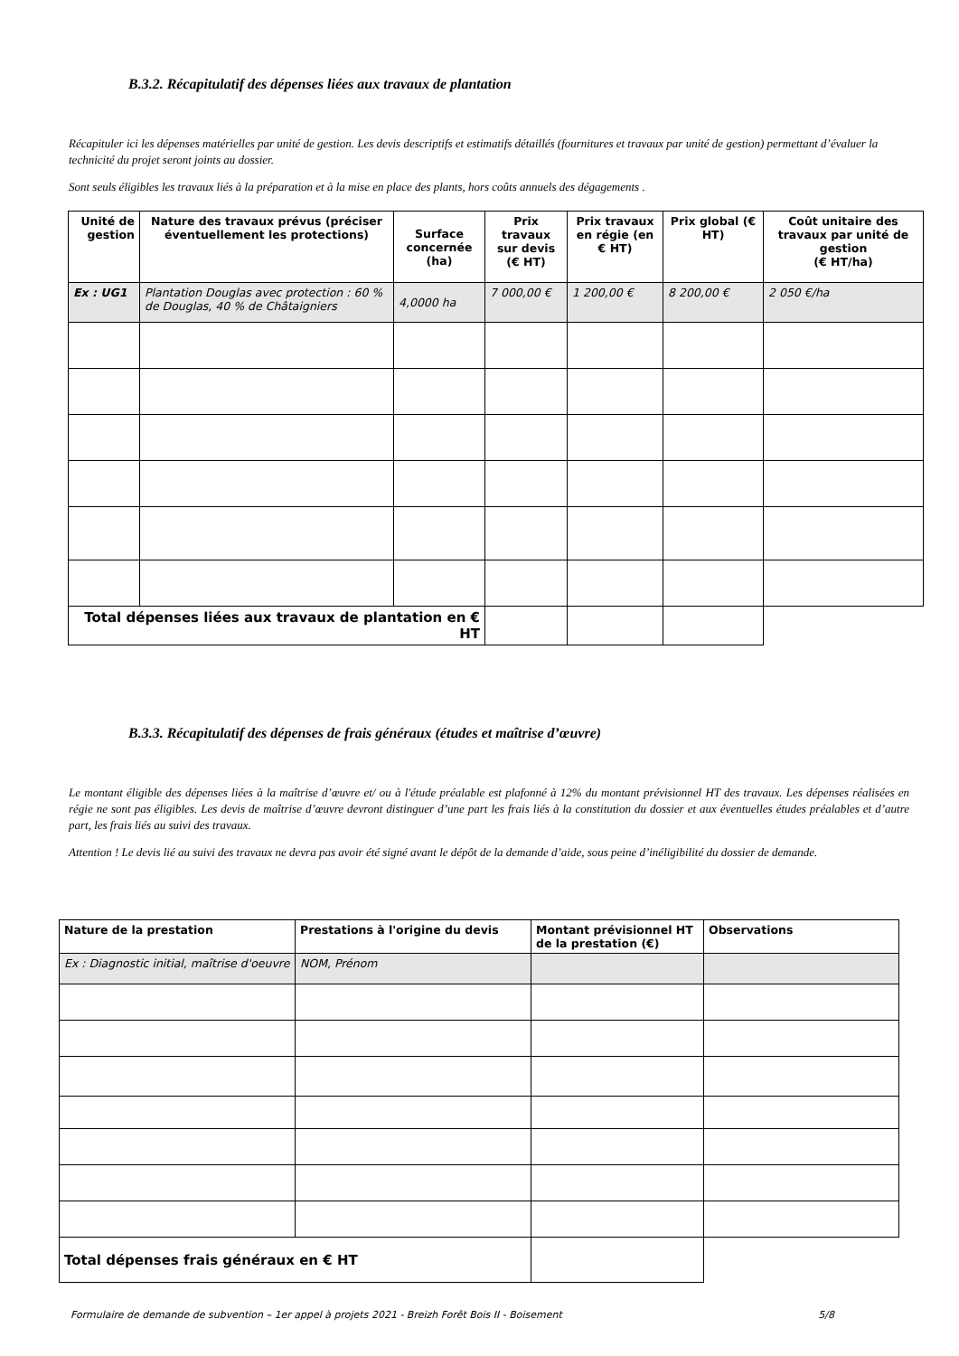B.3.2. Récapitulatif des dépenses liées aux travaux de plantation
Récapituler ici les dépenses matérielles par unité de gestion. Les devis descriptifs et estimatifs détaillés (fournitures et travaux par unité de gestion) permettant d’évaluer la technicité du projet seront joints au dossier.
Sont seuls éligibles les travaux liés à la préparation et à la mise en place des plants, hors coûts annuels des dégagements .
| Unité de gestion | Nature des travaux prévus (préciser éventuellement les protections) | Surface concernée (ha) | Prix travaux sur devis (€ HT) | Prix travaux en régie (en € HT) | Prix global (€ HT) | Coût unitaire des travaux par unité de gestion (€ HT/ha) |
| --- | --- | --- | --- | --- | --- | --- |
| Ex : UG1 | Plantation Douglas avec protection : 60 % de Douglas, 40 % de Châtaigniers | 4,0000 ha | 7 000,00 € | 1 200,00 € | 8 200,00 € | 2 050 €/ha |
| Total dépenses liées aux travaux de plantation en € HT | | | | | | |
B.3.3. Récapitulatif des dépenses de frais généraux (études et maîtrise d’œuvre)
Le montant éligible des dépenses liées à la maîtrise d’œuvre et/ ou à l'étude préalable est plafonné à 12% du montant prévisionnel HT des travaux. Les dépenses réalisées en régie ne sont pas éligibles. Les devis de maîtrise d’œuvre devront distinguer d’une part les frais liés à la constitution du dossier et aux éventuelles études préalables et d’autre part, les frais liés au suivi des travaux.
Attention ! Le devis lié au suivi des travaux ne devra pas avoir été signé avant le dépôt de la demande d’aide, sous peine d’inéligibilité du dossier de demande.
| Nature de la prestation | Prestations à l'origine du devis | Montant prévisionnel HT de la prestation (€) | Observations |
| --- | --- | --- | --- |
| Ex : Diagnostic initial, maîtrise d'oeuvre | NOM, Prénom | | |
| Total dépenses frais généraux en € HT | | | |
Formulaire de demande de subvention – 1er appel à projets 2021 - Breizh Forêt Bois II - Boisement 5/8